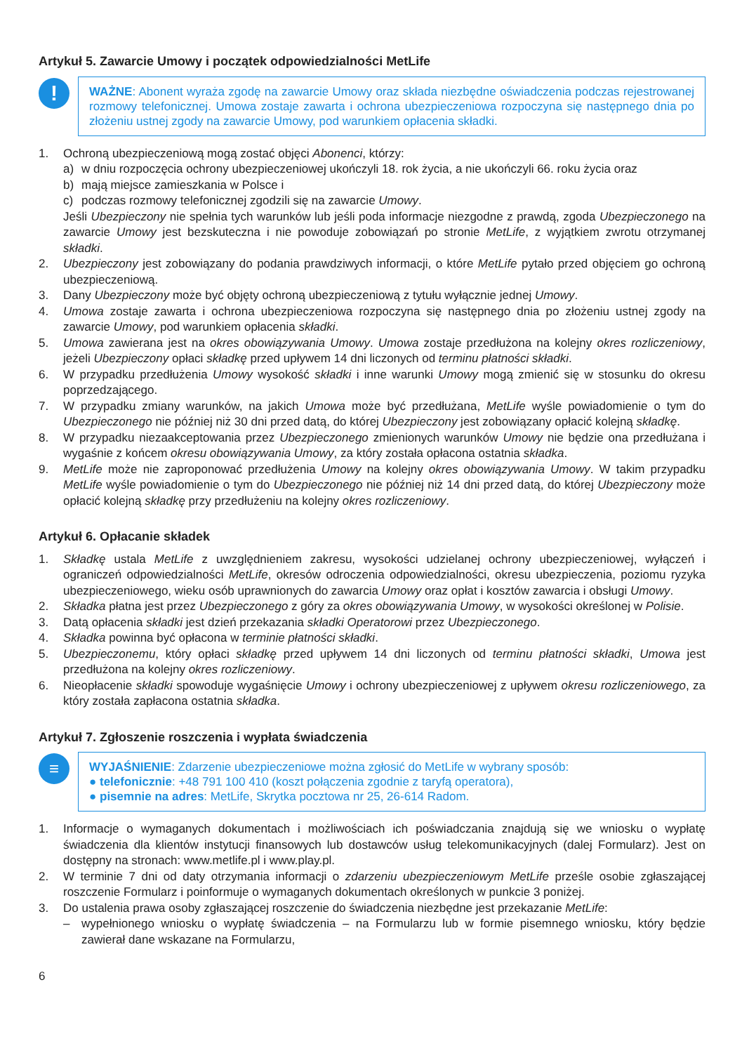Artykuł 5. Zawarcie Umowy i początek odpowiedzialności MetLife
!
WAŻNE: Abonent wyraża zgodę na zawarcie Umowy oraz składa niezbędne oświadczenia podczas rejestrowanej rozmowy telefonicznej. Umowa zostaje zawarta i ochrona ubezpieczeniowa rozpoczyna się następnego dnia po złożeniu ustnej zgody na zawarcie Umowy, pod warunkiem opłacenia składki.
1. Ochroną ubezpieczeniową mogą zostać objęci Abonenci, którzy:
a) w dniu rozpoczęcia ochrony ubezpieczeniowej ukończyli 18. rok życia, a nie ukończyli 66. roku życia oraz
b) mają miejsce zamieszkania w Polsce i
c) podczas rozmowy telefonicznej zgodzili się na zawarcie Umowy.
Jeśli Ubezpieczony nie spełnia tych warunków lub jeśli poda informacje niezgodne z prawdą, zgoda Ubezpieczonego na zawarcie Umowy jest bezskuteczna i nie powoduje zobowiązań po stronie MetLife, z wyjątkiem zwrotu otrzymanej składki.
2. Ubezpieczony jest zobowiązany do podania prawdziwych informacji, o które MetLife pytało przed objęciem go ochroną ubezpieczeniową.
3. Dany Ubezpieczony może być objęty ochroną ubezpieczeniową z tytułu wyłącznie jednej Umowy.
4. Umowa zostaje zawarta i ochrona ubezpieczeniowa rozpoczyna się następnego dnia po złożeniu ustnej zgody na zawarcie Umowy, pod warunkiem opłacenia składki.
5. Umowa zawierana jest na okres obowiązywania Umowy. Umowa zostaje przedłużona na kolejny okres rozliczeniowy, jeżeli Ubezpieczony opłaci składkę przed upływem 14 dni liczonych od terminu płatności składki.
6. W przypadku przedłużenia Umowy wysokość składki i inne warunki Umowy mogą zmienić się w stosunku do okresu poprzedzającego.
7. W przypadku zmiany warunków, na jakich Umowa może być przedłużana, MetLife wyśle powiadomienie o tym do Ubezpieczonego nie później niż 30 dni przed datą, do której Ubezpieczony jest zobowiązany opłacić kolejną składkę.
8. W przypadku niezaakceptowania przez Ubezpieczonego zmienionych warunków Umowy nie będzie ona przedłużana i wygaśnie z końcem okresu obowiązywania Umowy, za który została opłacona ostatnia składka.
9. MetLife może nie zaproponować przedłużenia Umowy na kolejny okres obowiązywania Umowy. W takim przypadku MetLife wyśle powiadomienie o tym do Ubezpieczonego nie później niż 14 dni przed datą, do której Ubezpieczony może opłacić kolejną składkę przy przedłużeniu na kolejny okres rozliczeniowy.
Artykuł 6. Opłacanie składek
1. Składkę ustala MetLife z uwzględnieniem zakresu, wysokości udzielanej ochrony ubezpieczeniowej, wyłączeń i ograniczeń odpowiedzialności MetLife, okresów odroczenia odpowiedzialności, okresu ubezpieczenia, poziomu ryzyka ubezpieczeniowego, wieku osób uprawnionych do zawarcia Umowy oraz opłat i kosztów zawarcia i obsługi Umowy.
2. Składka płatna jest przez Ubezpieczonego z góry za okres obowiązywania Umowy, w wysokości określonej w Polisie.
3. Datą opłacenia składki jest dzień przekazania składki Operatorowi przez Ubezpieczonego.
4. Składka powinna być opłacona w terminie płatności składki.
5. Ubezpieczonemu, który opłaci składkę przed upływem 14 dni liczonych od terminu płatności składki, Umowa jest przedłużona na kolejny okres rozliczeniowy.
6. Nieopłacenie składki spowoduje wygaśnięcie Umowy i ochrony ubezpieczeniowej z upływem okresu rozliczeniowego, za który została zapłacona ostatnia składka.
Artykuł 7. Zgłoszenie roszczenia i wypłata świadczenia
≡
WYJAŚNIENIE: Zdarzenie ubezpieczeniowe można zgłosić do MetLife w wybrany sposób:
● telefonicznie: +48 791 100 410 (koszt połączenia zgodnie z taryfą operatora),
● pisemnie na adres: MetLife, Skrytka pocztowa nr 25, 26-614 Radom.
1. Informacje o wymaganych dokumentach i możliwościach ich poświadczania znajdują się we wniosku o wypłatę świadczenia dla klientów instytucji finansowych lub dostawców usług telekomunikacyjnych (dalej Formularz). Jest on dostępny na stronach: www.metlife.pl i www.play.pl.
2. W terminie 7 dni od daty otrzymania informacji o zdarzeniu ubezpieczeniowym MetLife prześle osobie zgłaszającej roszczenie Formularz i poinformuje o wymaganych dokumentach określonych w punkcie 3 poniżej.
3. Do ustalenia prawa osoby zgłaszającej roszczenie do świadczenia niezbędne jest przekazanie MetLife:
– wypełnionego wniosku o wypłatę świadczenia – na Formularzu lub w formie pisemnego wniosku, który będzie zawierał dane wskazane na Formularzu,
6